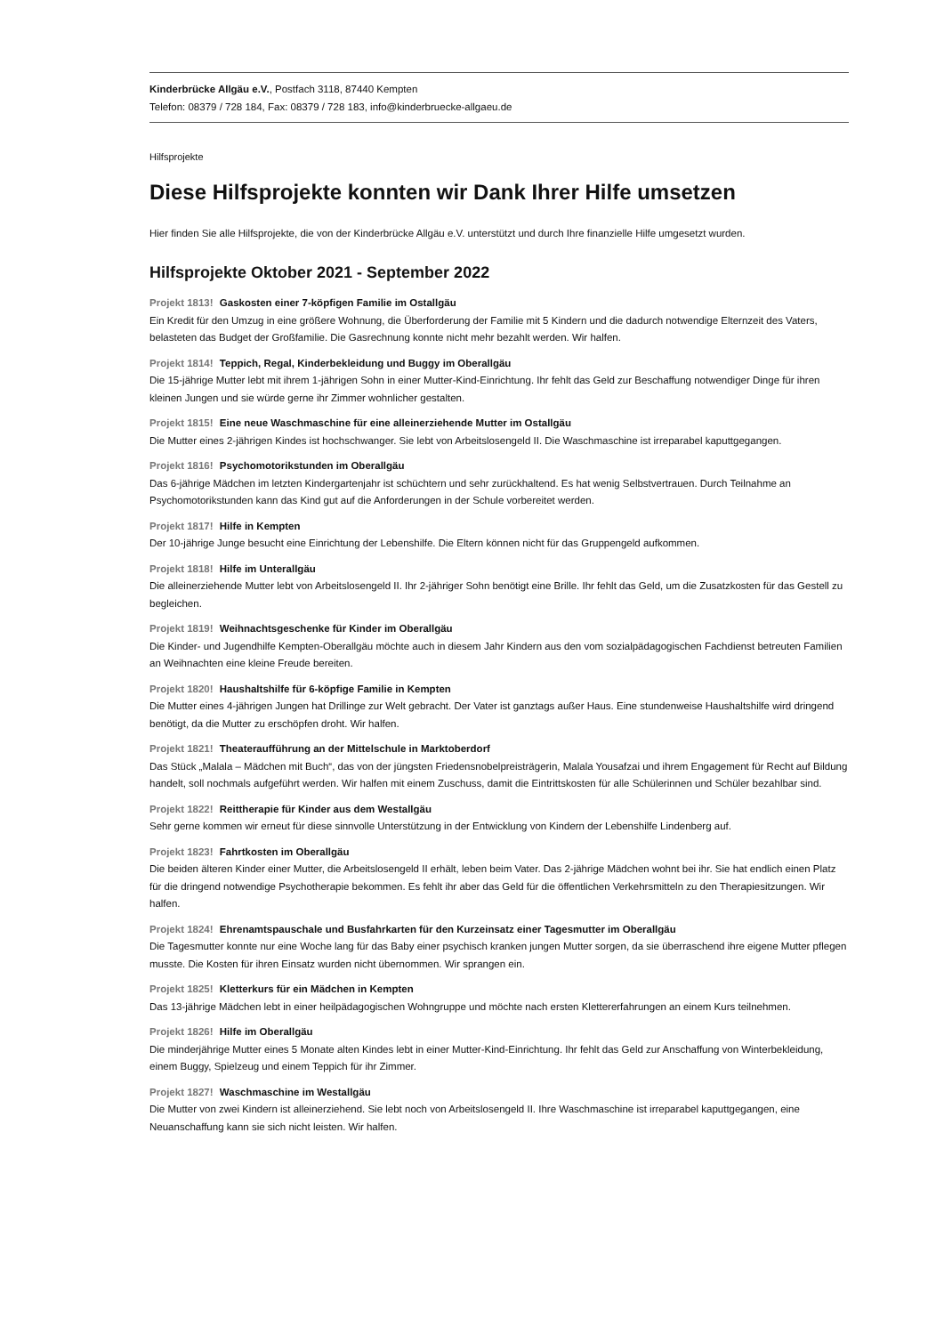Kinderbrücke Allgäu e.V., Postfach 3118, 87440 Kempten
Telefon: 08379 / 728 184, Fax: 08379 / 728 183, info@kinderbruecke-allgaeu.de
Hilfsprojekte
Diese Hilfsprojekte konnten wir Dank Ihrer Hilfe umsetzen
Hier finden Sie alle Hilfsprojekte, die von der Kinderbrücke Allgäu e.V. unterstützt und durch Ihre finanzielle Hilfe umgesetzt wurden.
Hilfsprojekte Oktober 2021 - September 2022
Projekt 1813! Gaskosten einer 7-köpfigen Familie im Ostallgäu
Ein Kredit für den Umzug in eine größere Wohnung, die Überforderung der Familie mit 5 Kindern und die dadurch notwendige Elternzeit des Vaters, belasteten das Budget der Großfamilie. Die Gasrechnung konnte nicht mehr bezahlt werden. Wir halfen.
Projekt 1814! Teppich, Regal, Kinderbekleidung und Buggy im Oberallgäu
Die 15-jährige Mutter lebt mit ihrem 1-jährigen Sohn in einer Mutter-Kind-Einrichtung. Ihr fehlt das Geld zur Beschaffung notwendiger Dinge für ihren kleinen Jungen und sie würde gerne ihr Zimmer wohnlicher gestalten.
Projekt 1815! Eine neue Waschmaschine für eine alleinerziehende Mutter im Ostallgäu
Die Mutter eines 2-jährigen Kindes ist hochschwanger. Sie lebt von Arbeitslosengeld II. Die Waschmaschine ist irreparabel kaputtgegangen.
Projekt 1816! Psychomotorikstunden im Oberallgäu
Das 6-jährige Mädchen im letzten Kindergartenjahr ist schüchtern und sehr zurückhaltend. Es hat wenig Selbstvertrauen. Durch Teilnahme an Psychomotorikstunden kann das Kind gut auf die Anforderungen in der Schule vorbereitet werden.
Projekt 1817! Hilfe in Kempten
Der 10-jährige Junge besucht eine Einrichtung der Lebenshilfe. Die Eltern können nicht für das Gruppengeld aufkommen.
Projekt 1818! Hilfe im Unterallgäu
Die alleinerziehende Mutter lebt von Arbeitslosengeld II. Ihr 2-jähriger Sohn benötigt eine Brille. Ihr fehlt das Geld, um die Zusatzkosten für das Gestell zu begleichen.
Projekt 1819! Weihnachtsgeschenke für Kinder im Oberallgäu
Die Kinder- und Jugendhilfe Kempten-Oberallgäu möchte auch in diesem Jahr Kindern aus den vom sozialpädagogischen Fachdienst betreuten Familien an Weihnachten eine kleine Freude bereiten.
Projekt 1820! Haushaltshilfe für 6-köpfige Familie in Kempten
Die Mutter eines 4-jährigen Jungen hat Drillinge zur Welt gebracht. Der Vater ist ganztags außer Haus. Eine stundenweise Haushaltshilfe wird dringend benötigt, da die Mutter zu erschöpfen droht. Wir halfen.
Projekt 1821! Theateraufführung an der Mittelschule in Marktoberdorf
Das Stück „Malala – Mädchen mit Buch“, das von der jüngsten Friedensnobelpreisträgerin, Malala Yousafzai und ihrem Engagement für Recht auf Bildung handelt, soll nochmals aufgeführt werden. Wir halfen mit einem Zuschuss, damit die Eintrittskosten für alle Schülerinnen und Schüler bezahlbar sind.
Projekt 1822! Reittherapie für Kinder aus dem Westallgäu
Sehr gerne kommen wir erneut für diese sinnvolle Unterstützung in der Entwicklung von Kindern der Lebenshilfe Lindenberg auf.
Projekt 1823! Fahrtkosten im Oberallgäu
Die beiden älteren Kinder einer Mutter, die Arbeitslosengeld II erhält, leben beim Vater. Das 2-jährige Mädchen wohnt bei ihr. Sie hat endlich einen Platz für die dringend notwendige Psychotherapie bekommen. Es fehlt ihr aber das Geld für die öffentlichen Verkehrsmitteln zu den Therapiesitzungen. Wir halfen.
Projekt 1824! Ehrenamtspauschale und Busfahrkarten für den Kurzeinsatz einer Tagesmutter im Oberallgäu
Die Tagesmutter konnte nur eine Woche lang für das Baby einer psychisch kranken jungen Mutter sorgen, da sie überraschend ihre eigene Mutter pflegen musste. Die Kosten für ihren Einsatz wurden nicht übernommen. Wir sprangen ein.
Projekt 1825! Kletterkurs für ein Mädchen in Kempten
Das 13-jährige Mädchen lebt in einer heilpädagogischen Wohngruppe und möchte nach ersten Klettererfahrungen an einem Kurs teilnehmen.
Projekt 1826! Hilfe im Oberallgäu
Die minderjährige Mutter eines 5 Monate alten Kindes lebt in einer Mutter-Kind-Einrichtung. Ihr fehlt das Geld zur Anschaffung von Winterbekleidung, einem Buggy, Spielzeug und einem Teppich für ihr Zimmer.
Projekt 1827! Waschmaschine im Westallgäu
Die Mutter von zwei Kindern ist alleinerziehend. Sie lebt noch von Arbeitslosengeld II. Ihre Waschmaschine ist irreparabel kaputtgegangen, eine Neuanschaffung kann sie sich nicht leisten. Wir halfen.